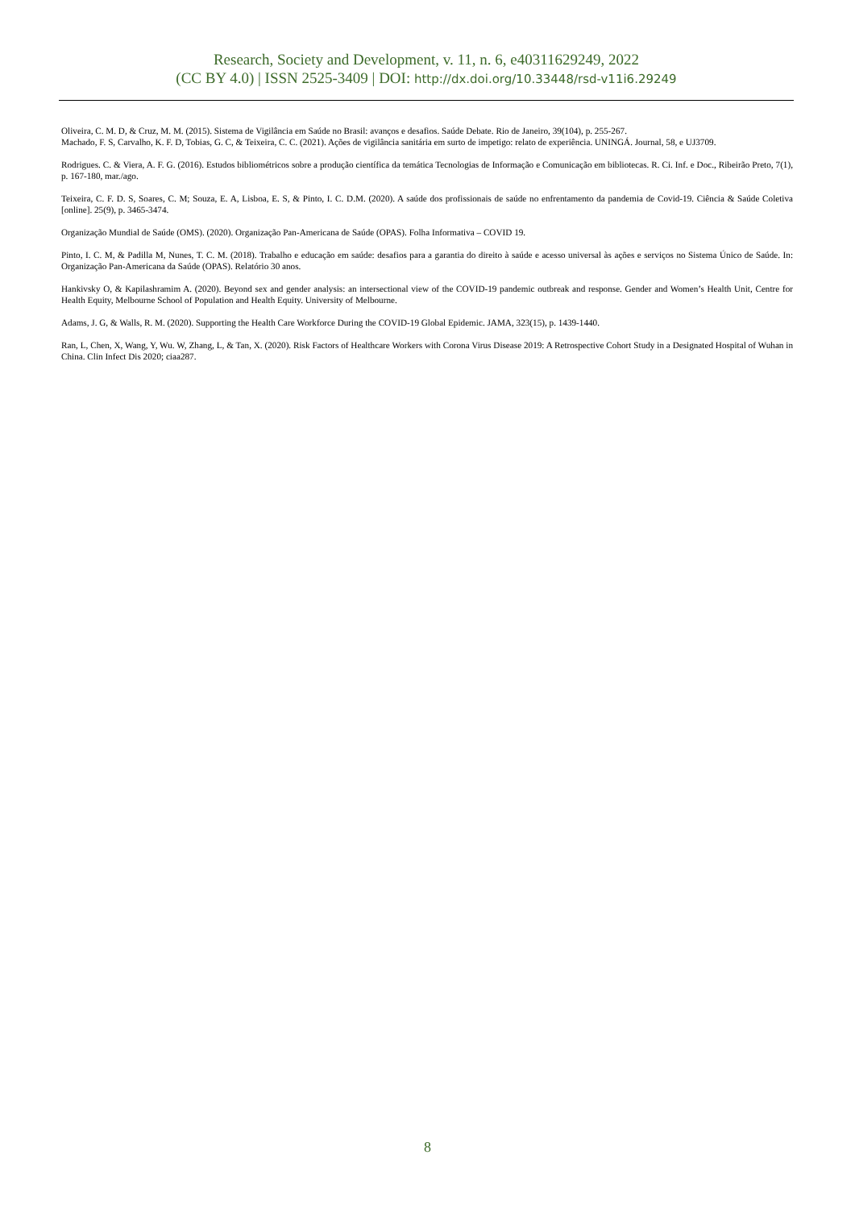Research, Society and Development, v. 11, n. 6, e40311629249, 2022
(CC BY 4.0) | ISSN 2525-3409 | DOI: http://dx.doi.org/10.33448/rsd-v11i6.29249
Oliveira, C. M. D, & Cruz, M. M. (2015). Sistema de Vigilância em Saúde no Brasil: avanços e desafios. Saúde Debate. Rio de Janeiro, 39(104), p. 255-267.
Machado, F. S, Carvalho, K. F. D, Tobias, G. C, & Teixeira, C. C. (2021). Ações de vigilância sanitária em surto de impetigo: relato de experiência. UNINGÁ. Journal, 58, e UJ3709.
Rodrigues. C. & Viera, A. F. G. (2016). Estudos bibliométricos sobre a produção científica da temática Tecnologias de Informação e Comunicação em bibliotecas. R. Ci. Inf. e Doc., Ribeirão Preto, 7(1), p. 167-180, mar./ago.
Teixeira, C. F. D. S, Soares, C. M; Souza, E. A, Lisboa, E. S, & Pinto, I. C. D.M. (2020). A saúde dos profissionais de saúde no enfrentamento da pandemia de Covid-19. Ciência & Saúde Coletiva [online]. 25(9), p. 3465-3474.
Organização Mundial de Saúde (OMS). (2020). Organização Pan-Americana de Saúde (OPAS). Folha Informativa – COVID 19.
Pinto, I. C. M, & Padilla M, Nunes, T. C. M. (2018). Trabalho e educação em saúde: desafios para a garantia do direito à saúde e acesso universal às ações e serviços no Sistema Único de Saúde. In: Organização Pan-Americana da Saúde (OPAS). Relatório 30 anos.
Hankivsky O, & Kapilashramim A. (2020). Beyond sex and gender analysis: an intersectional view of the COVID-19 pandemic outbreak and response. Gender and Women’s Health Unit, Centre for Health Equity, Melbourne School of Population and Health Equity. University of Melbourne.
Adams, J. G, & Walls, R. M. (2020). Supporting the Health Care Workforce During the COVID-19 Global Epidemic. JAMA, 323(15), p. 1439-1440.
Ran, L, Chen, X, Wang, Y, Wu. W, Zhang, L, & Tan, X. (2020). Risk Factors of Healthcare Workers with Corona Virus Disease 2019: A Retrospective Cohort Study in a Designated Hospital of Wuhan in China. Clin Infect Dis 2020; ciaa287.
8